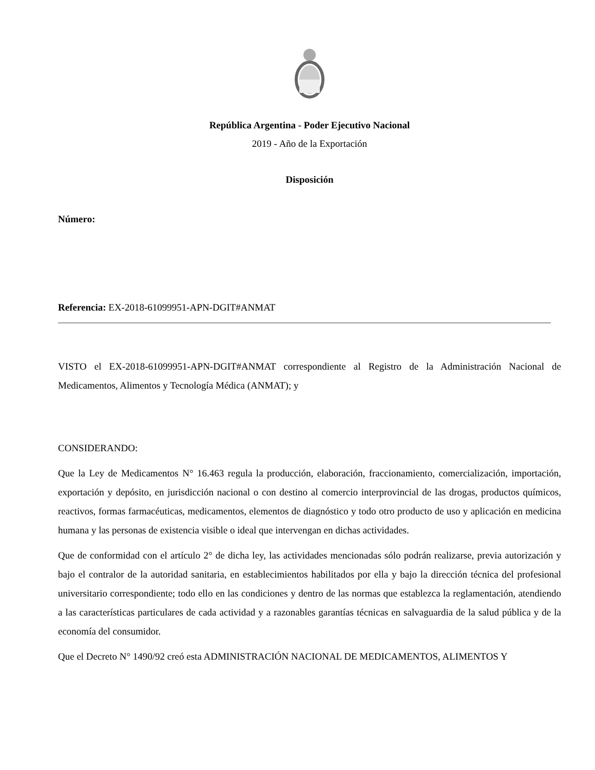República Argentina - Poder Ejecutivo Nacional
2019 - Año de la Exportación
Disposición
Número:
Referencia: EX-2018-61099951-APN-DGIT#ANMAT
VISTO el EX-2018-61099951-APN-DGIT#ANMAT correspondiente al Registro de la Administración Nacional de Medicamentos, Alimentos y Tecnología Médica (ANMAT); y
CONSIDERANDO:
Que la Ley de Medicamentos N° 16.463 regula la producción, elaboración, fraccionamiento, comercialización, importación, exportación y depósito, en jurisdicción nacional o con destino al comercio interprovincial de las drogas, productos químicos, reactivos, formas farmacéuticas, medicamentos, elementos de diagnóstico y todo otro producto de uso y aplicación en medicina humana y las personas de existencia visible o ideal que intervengan en dichas actividades.
Que de conformidad con el artículo 2° de dicha ley, las actividades mencionadas sólo podrán realizarse, previa autorización y bajo el contralor de la autoridad sanitaria, en establecimientos habilitados por ella y bajo la dirección técnica del profesional universitario correspondiente; todo ello en las condiciones y dentro de las normas que establezca la reglamentación, atendiendo a las características particulares de cada actividad y a razonables garantías técnicas en salvaguardia de la salud pública y de la economía del consumidor.
Que el Decreto N° 1490/92 creó esta ADMINISTRACIÓN NACIONAL DE MEDICAMENTOS, ALIMENTOS Y